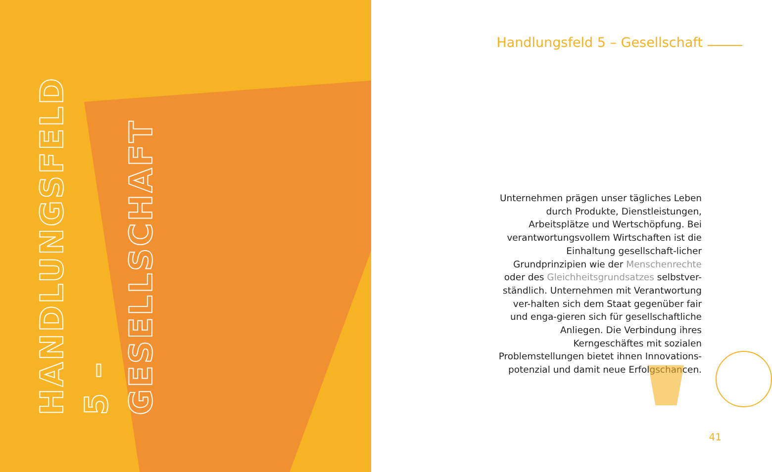HANDLUNGSFELD 5 –
GESELLSCHAFT
Handlungsfeld 5 – Gesellschaft
Unternehmen prägen unser tägliches Leben durch Produkte, Dienstleistungen, Arbeitsplätze und Wertschöpfung. Bei verantwortungsvollem Wirtschaften ist die Einhaltung gesellschaft-licher Grundprinzipien wie der Menschenrechte oder des Gleichheitsgrundsatzes selbstver-ständlich. Unternehmen mit Verantwortung ver-halten sich dem Staat gegenüber fair und enga-gieren sich für gesellschaftliche Anliegen. Die Verbindung ihres Kerngeschäftes mit sozialen Problemstellungen bietet ihnen Innovations-potenzial und damit neue Erfolgschancen.
41